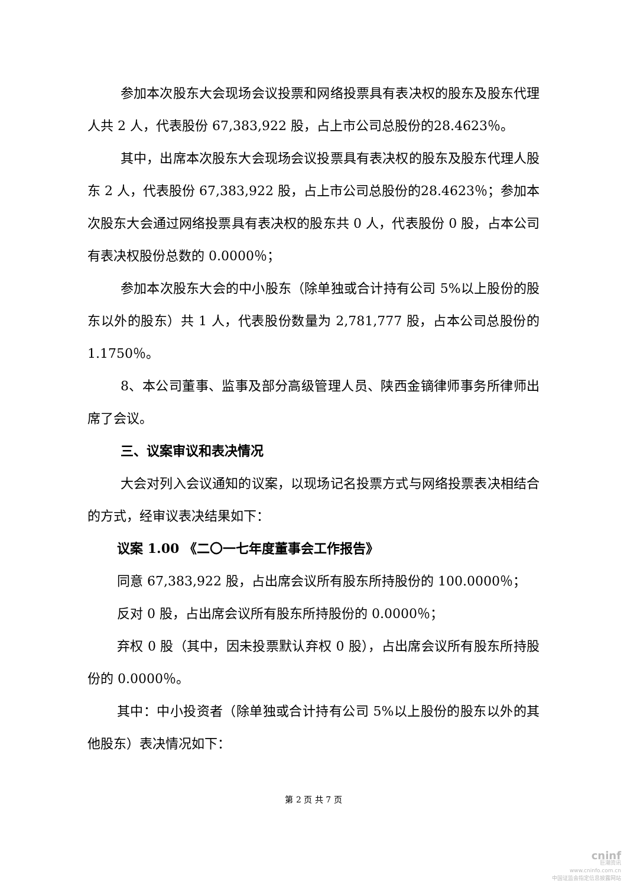参加本次股东大会现场会议投票和网络投票具有表决权的股东及股东代理人共 2 人，代表股份 67,383,922 股，占上市公司总股份的28.4623％。
其中，出席本次股东大会现场会议投票具有表决权的股东及股东代理人股东 2 人，代表股份 67,383,922 股，占上市公司总股份的28.4623％；参加本次股东大会通过网络投票具有表决权的股东共 0 人，代表股份 0 股，占本公司有表决权股份总数的 0.0000％；
参加本次股东大会的中小股东（除单独或合计持有公司 5%以上股份的股东以外的股东）共 1 人，代表股份数量为 2,781,777 股，占本公司总股份的 1.1750％。
8、本公司董事、监事及部分高级管理人员、陕西金镝律师事务所律师出席了会议。
三、议案审议和表决情况
大会对列入会议通知的议案，以现场记名投票方式与网络投票表决相结合的方式，经审议表决结果如下：
议案 1.00 《二〇一七年度董事会工作报告》
同意 67,383,922 股，占出席会议所有股东所持股份的 100.0000％；
反对 0 股，占出席会议所有股东所持股份的 0.0000％；
弃权 0 股（其中，因未投票默认弃权 0 股），占出席会议所有股东所持股份的 0.0000％。
其中：中小投资者（除单独或合计持有公司 5%以上股份的股东以外的其他股东）表决情况如下：
第 2 页 共 7 页
cninf
巨潮资讯
www.cninfo.com.cn
中国证监会指定信息披露网站